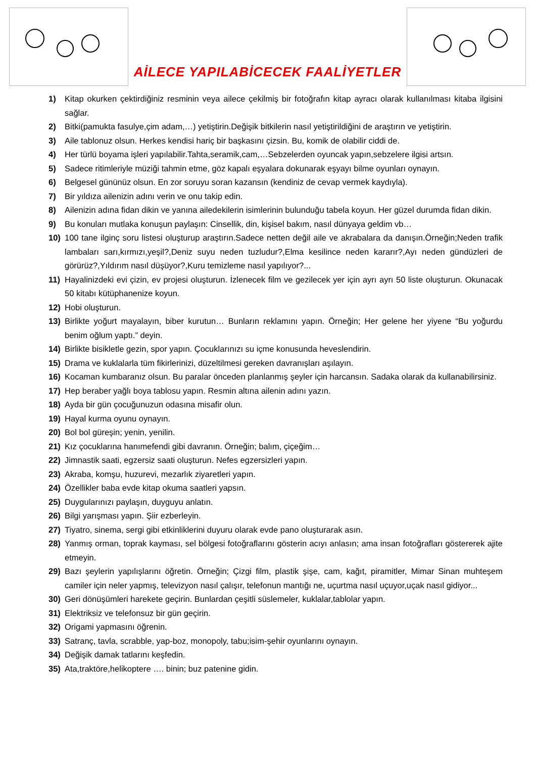AİLECE YAPILABİCECEK FAALİYETLER
1) Kitap okurken çektirdiğiniz resminin veya ailece çekilmiş bir fotoğrafın kitap ayracı olarak kullanılması kitaba ilgisini sağlar.
2) Bitki(pamukta fasulye,çim adam,…) yetiştirin.Değişik bitkilerin nasıl yetiştirildiğini de araştırın ve yetiştirin.
3) Aile tablonuz olsun. Herkes kendisi hariç bir başkasını çizsin. Bu, komik de olabilir ciddi de.
4) Her türlü boyama işleri yapılabilir.Tahta,seramik,cam,…Sebzelerden oyuncak yapın,sebzelere ilgisi artsın.
5) Sadece ritimleriyle müziği tahmin etme, göz kapalı eşyalara dokunarak eşyayı bilme oyunları oynayın.
6) Belgesel gününüz olsun. En zor soruyu soran kazansın (kendiniz de cevap vermek kaydıyla).
7) Bir yıldıza ailenizin adını verin ve onu takip edin.
8) Ailenizin adına fidan dikin ve yanına ailedekilerin isimlerinin bulunduğu tabela koyun. Her güzel durumda fidan dikin.
9) Bu konuları mutlaka konuşun paylaşın: Cinsellik, din, kişisel bakım, nasıl dünyaya geldim vb…
10) 100 tane ilginç soru listesi oluşturup araştırın.Sadece netten değil aile ve akrabalara da danışın.Örneğin;Neden trafik lambaları sarı,kırmızı,yeşil?,Deniz suyu neden tuzludur?,Elma kesilince neden kararır?,Ayı neden gündüzleri de görürüz?,Yıldırım nasıl düşüyor?,Kuru temizleme nasıl yapılıyor?...
11) Hayalinizdeki evi çizin, ev projesi oluşturun. İzlenecek film ve gezilecek yer için ayrı ayrı 50 liste oluşturun. Okunacak 50 kitabı kütüphanenize koyun.
12) Hobi oluşturun.
13) Birlikte yoğurt mayalayın, biber kurutun… Bunların reklamını yapın. Örneğin; Her gelene her yiyene “Bu yoğurdu benim oğlum yaptı.” deyin.
14) Birlikte bisikletle gezin, spor yapın. Çocuklarınızı su içme konusunda heveslendirin.
15) Drama ve kuklalarla tüm fikirlerinizi, düzeltilmesi gereken davranışları aşılayın.
16) Kocaman kumbaranız olsun. Bu paralar önceden planlanmış şeyler için harcansın. Sadaka olarak da kullanabilirsiniz.
17) Hep beraber yağlı boya tablosu yapın. Resmin altına ailenin adını yazın.
18) Ayda bir gün çocuğunuzun odasına misafir olun.
19) Hayal kurma oyunu oynayın.
20) Bol bol güreşin; yenin, yenilin.
21) Kız çocuklarına hanımefendi gibi davranın. Örneğin; balım, çiçeğim…
22) Jimnastik saati, egzersiz saati oluşturun. Nefes egzersizleri yapın.
23) Akraba, komşu, huzurevi, mezarlık ziyaretleri yapın.
24) Özellikler baba evde kitap okuma saatleri yapsın.
25) Duygularınızı paylaşın, duyguyu anlatın.
26) Bilgi yarışması yapın. Şiir ezberleyin.
27) Tiyatro, sinema, sergi gibi etkinliklerini duyuru olarak evde pano oluşturarak asın.
28) Yanmış orman, toprak kayması, sel bölgesi fotoğraflarını gösterin acıyı anlasın; ama insan fotoğrafları göstererek ajite etmeyin.
29) Bazı şeylerin yapılışlarını öğretin. Örneğin; Çizgi film, plastik şişe, cam, kağıt, piramitler, Mimar Sinan muhteşem camiler için neler yapmış, televizyon nasıl çalışır, telefonun mantığı ne, uçurtma nasıl uçuyor,uçak nasıl gidiyor...
30) Geri dönüşümleri harekete geçirin. Bunlardan çeşitli süslemeler, kuklalar,tablolar yapın.
31) Elektriksiz ve telefonsuz bir gün geçirin.
32) Origami yapmasını öğrenin.
33) Satranç, tavla, scrabble, yap-boz, monopoly, tabu;isim-şehir oyunlarını oynayın.
34) Değişik damak tatlarını keşfedin.
35) Ata,traktöre,helikoptere …. binin; buz patenine gidin.